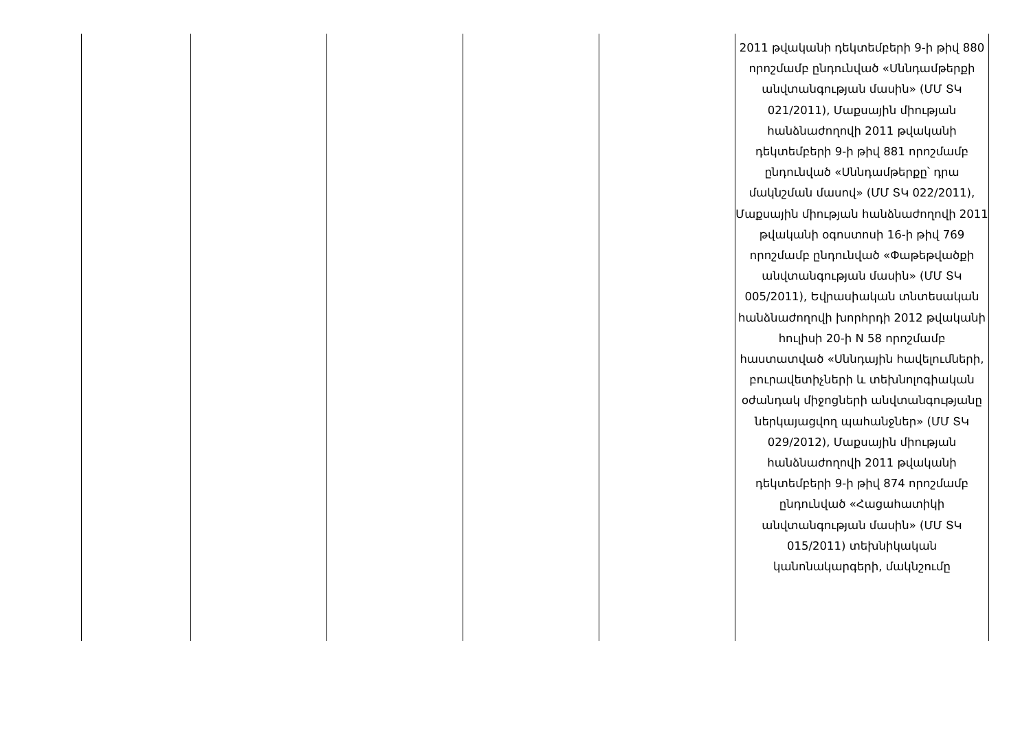| | | | | | 2011 թվականի դեկտեմբերի 9-ի թիվ 880 որոշմամբ ընդունված «Սննդամթերքի անվտանգության մասին» (ՄՄ ՏԿ 021/2011), Մաքսային միության հանձնաժողովի 2011 թվականի դեկտեմբերի 9-ի թիվ 881 որոշմամբ ընդունված «Սննդամթերքը՝ դրա մակնշման մասով» (ՄՄ ՏԿ 022/2011), Մաքսային միության հանձնաժողովի 2011 թվականի օգոստոսի 16-ի թիվ 769 որոշմամբ ընդունված «Փաթեթվածքի անվտանգության մասին» (ՄՄ ՏԿ 005/2011), Եվրասիական տնտեսական հանձնաժողովի խորհրդի 2012 թվականի հուլիսի 20-ի N 58 որոշմամբ հաստատված «Սննդային հավելումների, բուրավետիչների և տեխնոլոգիական օժանդակ միջոցների անվտանգությանը ներկայացվող պահանջներ» (ՄՄ ՏԿ 029/2012), Մաքսային միության հանձնաժողովի 2011 թվականի դեկտեմբերի 9-ի թիվ 874 որոշմամբ ընդունված «Հացահատիկի անվտանգության մասին» (ՄՄ ՏԿ 015/2011) տեխնիկական կանոնակարգերի, մակնշումը |